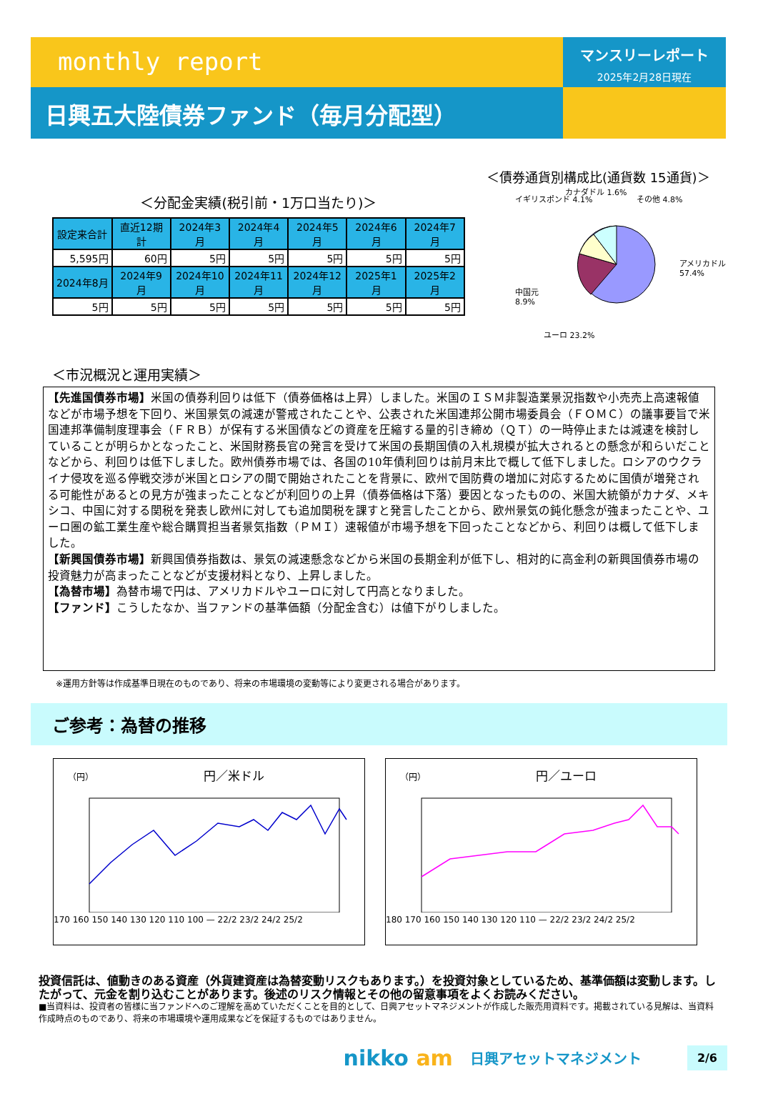monthly report
マンスリーレポート
2025年2月28日現在
日興五大陸債券ファンド（毎月分配型）
＜分配金実績(税引前・1万口当たり)＞
| 設定来合計 | 直近12期計 | 2024年3月 | 2024年4月 | 2024年5月 | 2024年6月 | 2024年7月 |
| 5,595円 | 60円 | 5円 | 5円 | 5円 | 5円 | 5円 |
| 2024年8月 | 2024年9月 | 2024年10月 | 2024年11月 | 2024年12月 | 2025年1月 | 2025年2月 |
| 5円 | 5円 | 5円 | 5円 | 5円 | 5円 | 5円 |
＜市況概況と運用実績＞
＜債券通貨別構成比(通貨数 15通貨)＞
イギリスポンド 4.1%
カナダドル 1.6%
その他 4.8%
アメリカドル 57.4%
中国元 8.9%
ユーロ 23.2%
【先進国債券市場】米国の債券利回りは低下（債券価格は上昇）しました。米国のＩＳＭ非製造業景況指数や小売売上高速報値などが市場予想を下回り、米国景気の減速が警戒されたことや、公表された米国連邦公開市場委員会（ＦＯＭＣ）の議事要旨で米国連邦準備制度理事会（ＦＲＢ）が保有する米国債などの資産を圧縮する量的引き締め（ＱＴ）の一時停止または減速を検討していることが明らかとなったこと、米国財務長官の発言を受けて米国の長期国債の入札規模が拡大されるとの懸念が和らいだことなどから、利回りは低下しました。欧州債券市場では、各国の10年債利回りは前月末比で概して低下しました。ロシアのウクライナ侵攻を巡る停戦交渉が米国とロシアの間で開始されたことを背景に、欧州で国防費の増加に対応するために国債が増発される可能性があるとの見方が強まったことなどが利回りの上昇（債券価格は下落）要因となったものの、米国大統領がカナダ、メキシコ、中国に対する関税を発表し欧州に対しても追加関税を課すと発言したことから、欧州景気の鈍化懸念が強まったことや、ユーロ圏の鉱工業生産や総合購買担当者景気指数（ＰＭＩ）速報値が市場予想を下回ったことなどから、利回りは概して低下しました。
【新興国債券市場】新興国債券指数は、景気の減速懸念などから米国の長期金利が低下し、相対的に高金利の新興国債券市場の投資魅力が高まったことなどが支援材料となり、上昇しました。
【為替市場】為替市場で円は、アメリカドルやユーロに対して円高となりました。
【ファンド】こうしたなか、当ファンドの基準価額（分配金含む）は値下がりしました。
※運用方針等は作成基準日現在のものであり、将来の市場環境の変動等により変更される場合があります。
ご参考：為替の推移
（円） 円／米ドル
170 160 150 140 130 120 110 100 — 22/2 23/2 24/2 25/2
（円） 円／ユーロ
180 170 160 150 140 130 120 110 — 22/2 23/2 24/2 25/2
投資信託は、値動きのある資産（外貨建資産は為替変動リスクもあります。）を投資対象としているため、基準価額は変動します。したがって、元金を割り込むことがあります。後述のリスク情報とその他の留意事項をよくお読みください。
■当資料は、投資者の皆様に当ファンドへのご理解を高めていただくことを目的として、日興アセットマネジメントが作成した販売用資料です。掲載されている見解は、当資料作成時点のものであり、将来の市場環境や運用成果などを保証するものではありません。
nikko am 日興アセットマネジメント 2/6